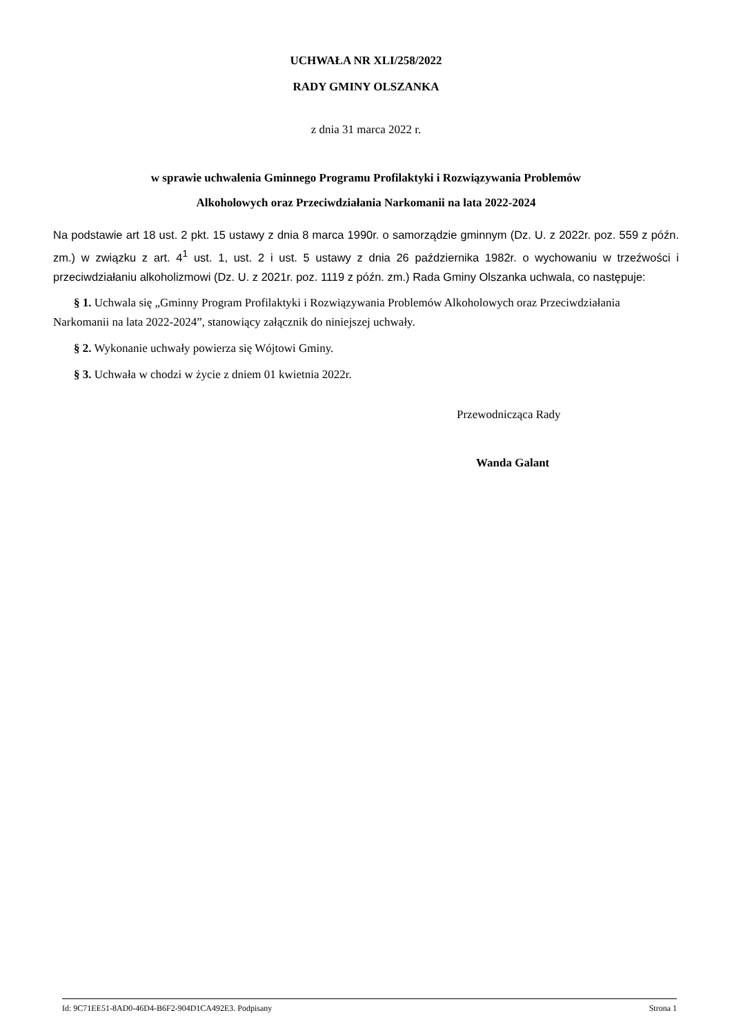UCHWAŁA NR XLI/258/2022
RADY GMINY OLSZANKA
z dnia 31 marca 2022 r.
w sprawie uchwalenia Gminnego Programu Profilaktyki i Rozwiązywania Problemów
Alkoholowych oraz Przeciwdziałania Narkomanii na lata 2022-2024
Na podstawie art 18 ust. 2 pkt. 15 ustawy z dnia 8 marca 1990r. o samorządzie gminnym (Dz. U. z 2022r. poz. 559 z późn. zm.) w związku z art. 4<sup>1</sup> ust. 1, ust. 2 i ust. 5 ustawy z dnia 26 października 1982r. o wychowaniu w trzeźwości i przeciwdziałaniu alkoholizmowi (Dz. U. z 2021r. poz. 1119 z późn. zm.) Rada Gminy Olszanka uchwala, co następuje:
§ 1. Uchwala się „Gminny Program Profilaktyki i Rozwiązywania Problemów Alkoholowych oraz Przeciwdziałania Narkomanii na lata 2022-2024”, stanowiący załącznik do niniejszej uchwały.
§ 2. Wykonanie uchwały powierza się Wójtowi Gminy.
§ 3. Uchwała w chodzi w życie z dniem 01 kwietnia 2022r.
Przewodnicząca Rady
Wanda Galant
Id: 9C71EE51-8AD0-46D4-B6F2-904D1CA492E3. Podpisany Strona 1